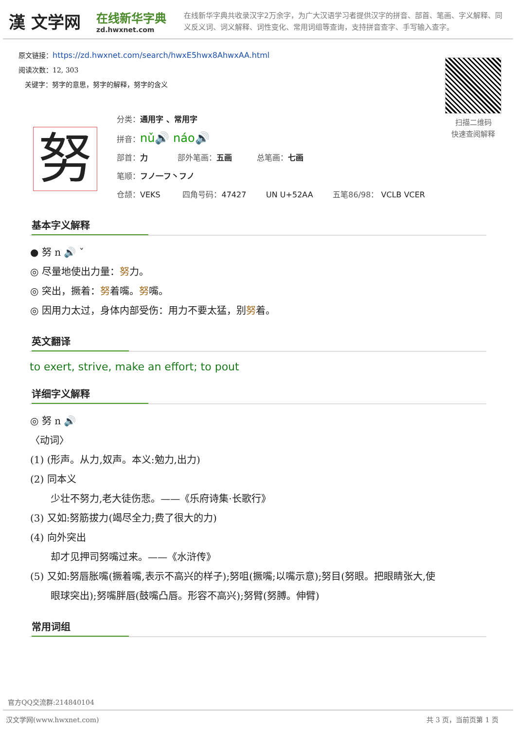漢 文学网
在线新华字典
zd.hwxnet.com
在线新华字典共收录汉字2万余字，为广大汉语学习者提供汉字的拼音、部首、笔画、字义解释、同义反义词、词义解释、词性变化、常用词组等查询，支持拼音查字、手写输入查字。
原文链接：https://zd.hwxnet.com/search/hwxE5hwx8AhwxAA.html
阅读次数：12, 303
关键字：努字的意思，努字的解释，努字的含义
扫描二维码
快速查阅解释
努
分类：通用字 、常用字
拼音：nǔ🔊 náo🔊
部首：力 部外笔画：五画 总笔画：七画
笔顺：フノ一フ丶フノ
仓颉：VEKS 四角号码：47427 UN U+52AA 五笔86/98： VCLB VCER
基本字义解释
● 努 n 🔊 ˇ
◎ 尽量地使出力量：努力。
◎ 突出，撅着：努着嘴。努嘴。
◎ 因用力太过，身体内部受伤：用力不要太猛，别努着。
英文翻译
to exert, strive, make an effort; to pout
详细字义解释
◎ 努 n 🔊
〈动词〉
(1) (形声。从力,奴声。本义:勉力,出力)
(2) 同本义
少壮不努力,老大徒伤悲。——《乐府诗集·长歌行》
(3) 又如:努筋拔力(竭尽全力;费了很大的力)
(4) 向外突出
却才见押司努嘴过来。——《水浒传》
(5) 又如:努唇胀嘴(撅着嘴,表示不高兴的样子);努咀(撅嘴;以嘴示意);努目(努眼。把眼睛张大,使
眼球突出);努嘴胖唇(鼓嘴凸唇。形容不高兴);努臂(努膊。伸臂)
常用词组
官方QQ交流群:214840104
汉文学网(www.hwxnet.com) 共 3 页，当前页第 1 页